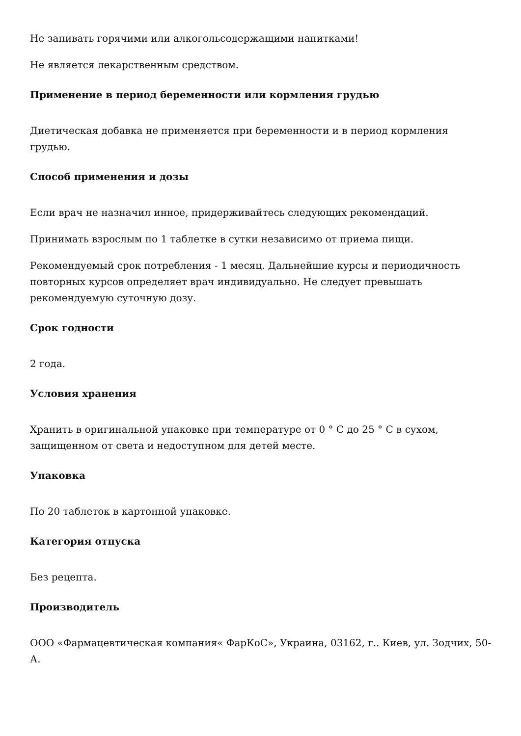Не запивать горячими или алкогольсодержащими напитками!
Не является лекарственным средством.
Применение в период беременности или кормления грудью
Диетическая добавка не применяется при беременности и в период кормления грудью.
Способ применения и дозы
Если врач не назначил инное, придерживайтесь следующих рекомендаций.
Принимать взрослым по 1 таблетке в сутки независимо от приема пищи.
Рекомендуемый срок потребления - 1 месяц. Дальнейшие курсы и периодичность повторных курсов определяет врач индивидуально. Не следует превышать рекомендуемую суточную дозу.
Срок годности
2 года.
Условия хранения
Хранить в оригинальной упаковке при температуре от 0 ° C до 25 ° C в сухом, защищенном от света и недоступном для детей месте.
Упаковка
По 20 таблеток в картонной упаковке.
Категория отпуска
Без рецепта.
Производитель
ООО «Фармацевтическая компания« ФарКоС», Украина, 03162, г.. Киев, ул. Зодчих, 50-А.